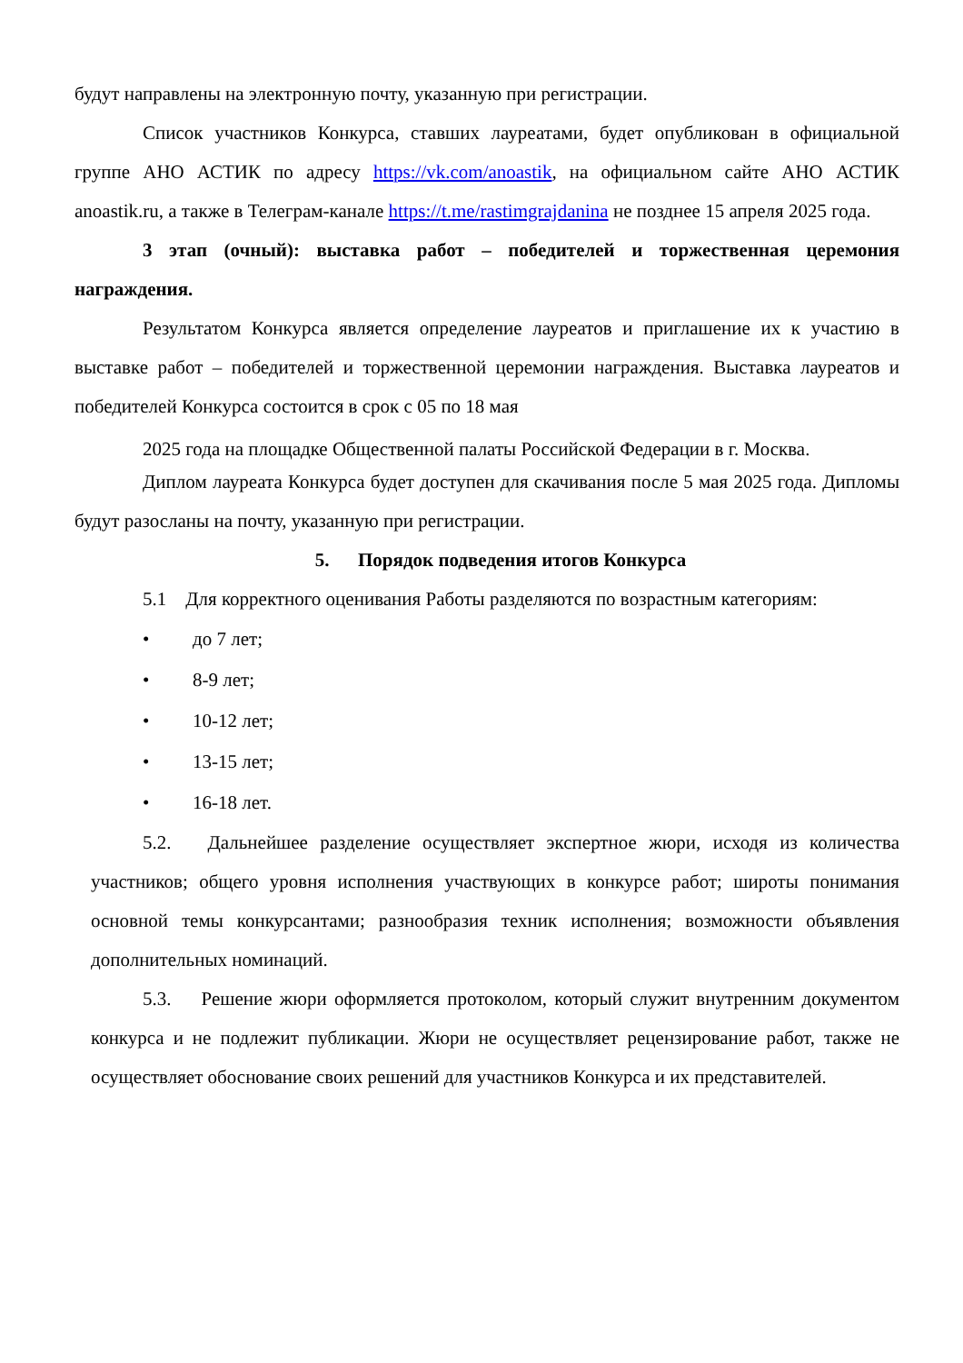будут направлены на электронную почту, указанную при регистрации.
Список участников Конкурса, ставших лауреатами, будет опубликован в официальной группе АНО АСТИК по адресу https://vk.com/anoastik, на официальном сайте АНО АСТИК anoastik.ru, а также в Телеграм-канале https://t.me/rastimgrajdanina не позднее 15 апреля 2025 года.
3 этап (очный): выставка работ – победителей и торжественная церемония награждения.
Результатом Конкурса является определение лауреатов и приглашение их к участию в выставке работ – победителей и торжественной церемонии награждения. Выставка лауреатов и победителей Конкурса состоится в срок с 05 по 18 мая
2025 года на площадке Общественной палаты Российской Федерации в г. Москва.
Диплом лауреата Конкурса будет доступен для скачивания после 5 мая 2025 года. Дипломы будут разосланы на почту, указанную при регистрации.
5. Порядок подведения итогов Конкурса
5.1 Для корректного оценивания Работы разделяются по возрастным категориям:
• до 7 лет;
• 8-9 лет;
• 10-12 лет;
• 13-15 лет;
• 16-18 лет.
5.2. Дальнейшее разделение осуществляет экспертное жюри, исходя из количества участников; общего уровня исполнения участвующих в конкурсе работ; широты понимания основной темы конкурсантами; разнообразия техник исполнения; возможности объявления дополнительных номинаций.
5.3. Решение жюри оформляется протоколом, который служит внутренним документом конкурса и не подлежит публикации. Жюри не осуществляет рецензирование работ, также не осуществляет обоснование своих решений для участников Конкурса и их представителей.